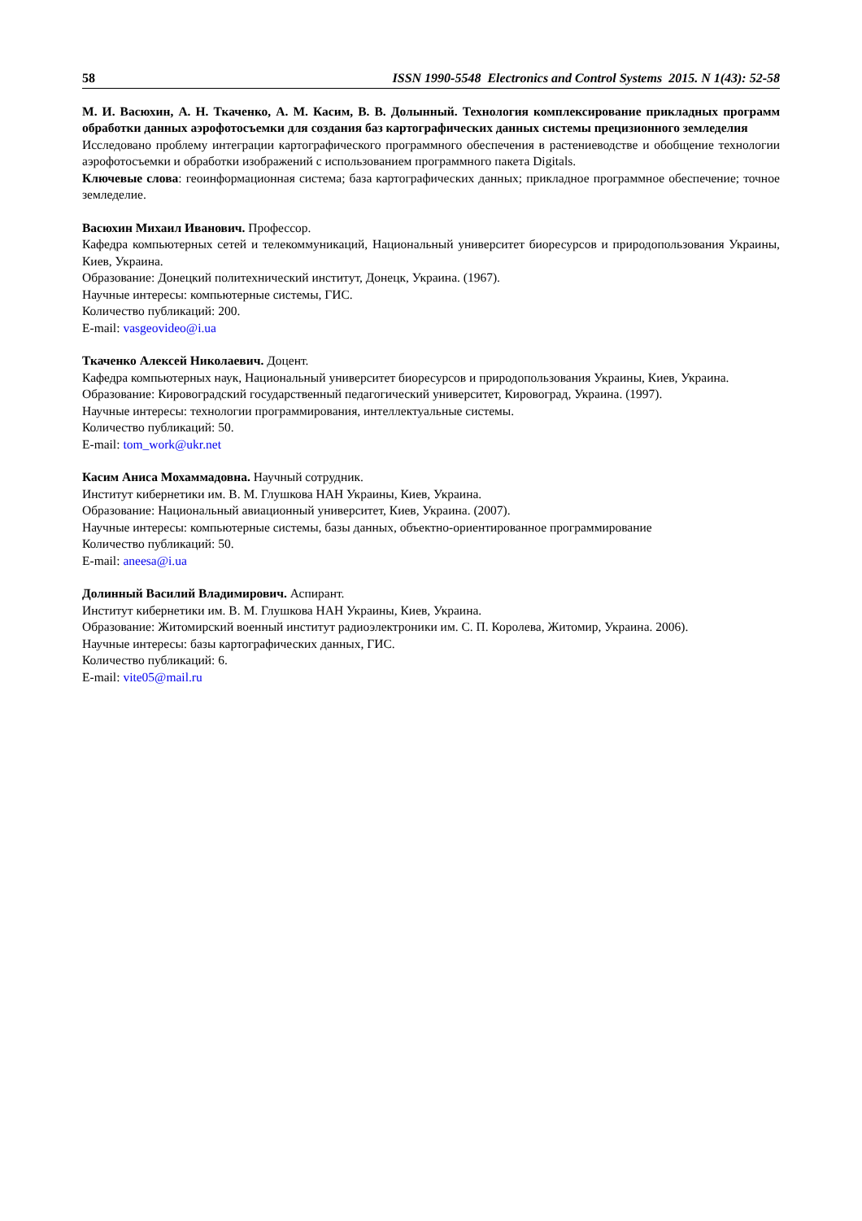58 ISSN 1990-5548 Electronics and Control Systems 2015. N 1(43): 52-58
М. И. Васюхин, А. Н. Ткаченко, А. М. Касим, В. В. Долынный. Технология комплексирование прикладных программ обработки данных аэрофотосъемки для создания баз картографических данных системы прецизионного земледелия
Исследовано проблему интеграции картографического программного обеспечения в растениеводстве и обобщение технологии аэрофотосъемки и обработки изображений с использованием программного пакета Digitals.
Ключевые слова: геоинформационная система; база картографических данных; прикладное программное обеспечение; точное земледелие.
Васюхин Михаил Иванович. Профессор.
Кафедра компьютерных сетей и телекоммуникаций, Национальный университет биоресурсов и природопользования Украины, Киев, Украина.
Образование: Донецкий политехнический институт, Донецк, Украина. (1967).
Научные интересы: компьютерные системы, ГИС.
Количество публикаций: 200.
E-mail: vasgeovideo@i.ua
Ткаченко Алексей Николаевич. Доцент.
Кафедра компьютерных наук, Национальный университет биоресурсов и природопользования Украины, Киев, Украина.
Образование: Кировоградский государственный педагогический университет, Кировоград, Украина. (1997).
Научные интересы: технологии программирования, интеллектуальные системы.
Количество публикаций: 50.
E-mail: tom_work@ukr.net
Касим Аниса Мохаммадовна. Научный сотрудник.
Институт кибернетики им. В. М. Глушкова НАН Украины, Киев, Украина.
Образование: Национальный авиационный университет, Киев, Украина. (2007).
Научные интересы: компьютерные системы, базы данных, объектно-ориентированное программирование
Количество публикаций: 50.
E-mail: aneesa@i.ua
Долинный Василий Владимирович. Аспирант.
Институт кибернетики им. В. М. Глушкова НАН Украины, Киев, Украина.
Образование: Житомирский военный институт радиоэлектроники им. С. П. Королева, Житомир, Украина. 2006).
Научные интересы: базы картографических данных, ГИС.
Количество публикаций: 6.
E-mail: vite05@mail.ru